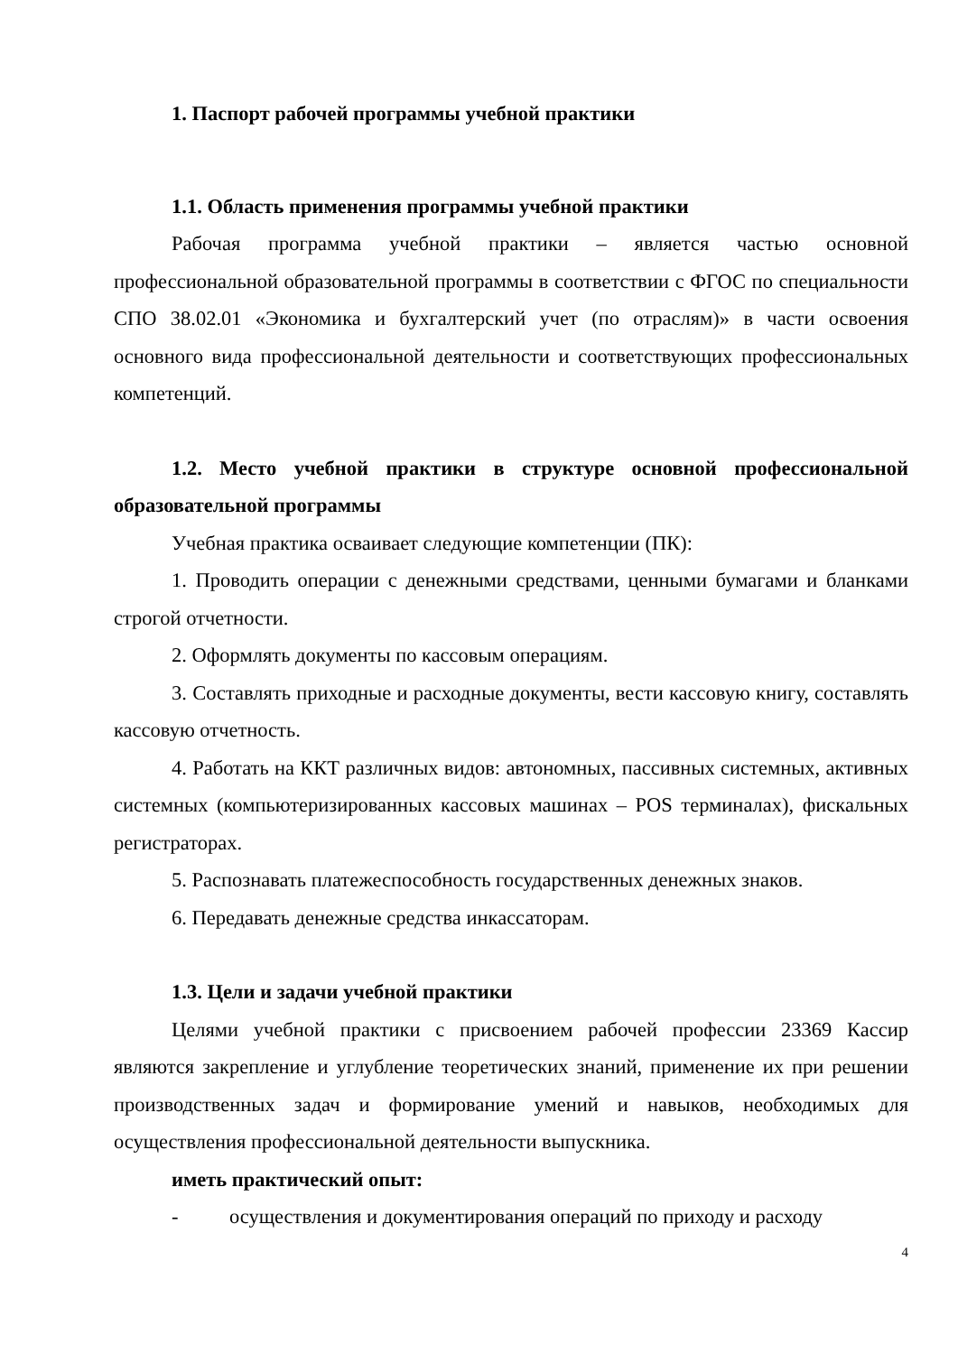1. Паспорт рабочей программы учебной практики
1.1. Область применения программы учебной практики
Рабочая программа учебной практики – является частью основной профессиональной образовательной программы в соответствии с ФГОС по специальности СПО 38.02.01 «Экономика и бухгалтерский учет (по отраслям)» в части освоения основного вида профессиональной деятельности и соответствующих профессиональных компетенций.
1.2. Место учебной практики в структуре основной профессиональной образовательной программы
Учебная практика осваивает следующие компетенции (ПК):
1. Проводить операции с денежными средствами, ценными бумагами и бланками строгой отчетности.
2. Оформлять документы по кассовым операциям.
3. Составлять приходные и расходные документы, вести кассовую книгу, составлять кассовую отчетность.
4. Работать на ККТ различных видов: автономных, пассивных системных, активных системных (компьютеризированных кассовых машинах – POS терминалах), фискальных регистраторах.
5. Распознавать платежеспособность государственных денежных знаков.
6. Передавать денежные средства инкассаторам.
1.3. Цели и задачи учебной практики
Целями учебной практики с присвоением рабочей профессии 23369 Кассир являются закрепление и углубление теоретических знаний, применение их при решении производственных задач и формирование умений и навыков, необходимых для осуществления профессиональной деятельности выпускника.
иметь практический опыт:
- осуществления и документирования операций по приходу и расходу
4